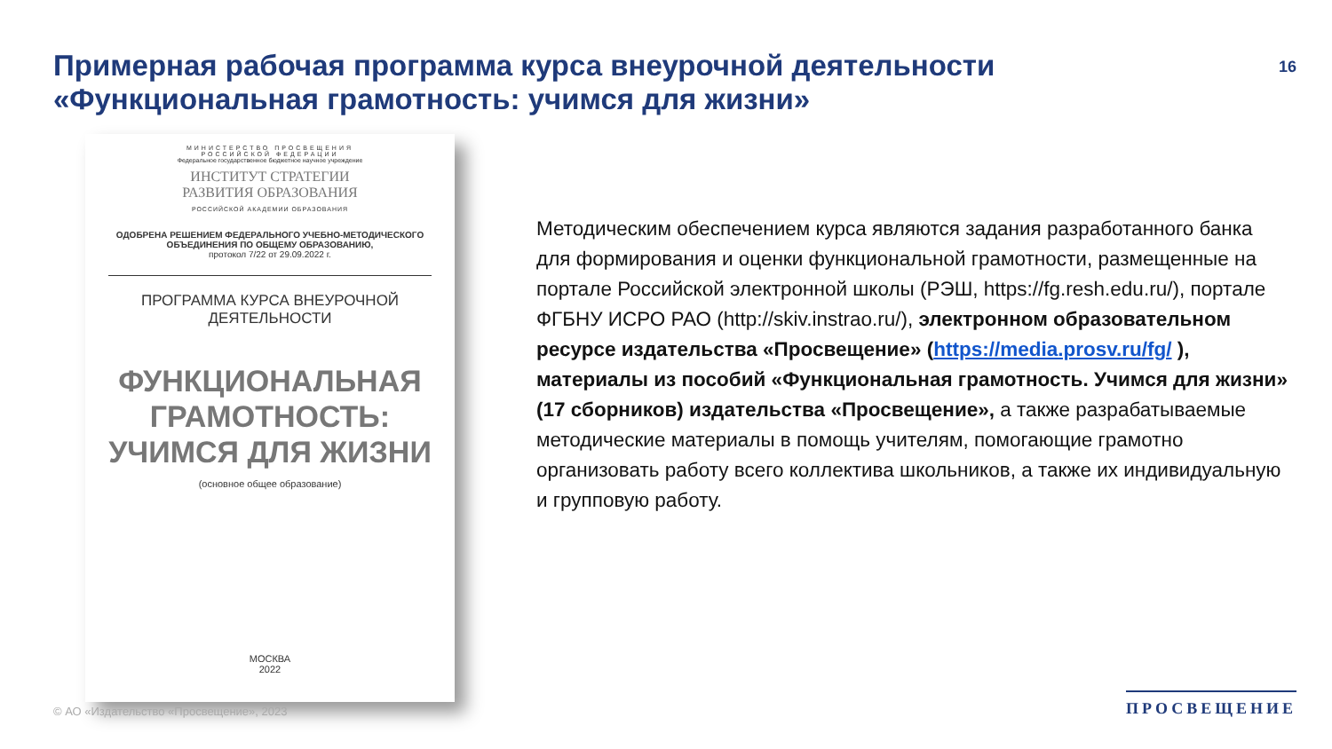Примерная рабочая программа курса внеурочной деятельности
«Функциональная грамотность: учимся для жизни»
16
МИНИСТЕРСТВО ПРОСВЕЩЕНИЯ
РОССИЙСКОЙ ФЕДЕРАЦИИ
Федеральное государственное бюджетное научное учреждение
ИНСТИТУТ СТРАТЕГИИ
РАЗВИТИЯ ОБРАЗОВАНИЯ
РОССИЙСКОЙ АКАДЕМИИ ОБРАЗОВАНИЯ
ОДОБРЕНА РЕШЕНИЕМ ФЕДЕРАЛЬНОГО УЧЕБНО-МЕТОДИЧЕСКОГО
ОБЪЕДИНЕНИЯ ПО ОБЩЕМУ ОБРАЗОВАНИЮ,
протокол 7/22 от 29.09.2022 г.
ПРОГРАММА КУРСА ВНЕУРОЧНОЙ
ДЕЯТЕЛЬНОСТИ
ФУНКЦИОНАЛЬНАЯ
ГРАМОТНОСТЬ:
УЧИМСЯ ДЛЯ ЖИЗНИ
(основное общее образование)
МОСКВА
2022
Методическим обеспечением курса являются задания разработанного банка для формирования и оценки функциональной грамотности, размещенные на портале Российской электронной школы (РЭШ, https://fg.resh.edu.ru/), портале ФГБНУ ИСРО РАО (http://skiv.instrao.ru/), электронном образовательном ресурсе издательства «Просвещение» (https://media.prosv.ru/fg/ ), материалы из пособий «Функциональная грамотность. Учимся для жизни» (17 сборников) издательства «Просвещение», а также разрабатываемые методические материалы в помощь учителям, помогающие грамотно организовать работу всего коллектива школьников, а также их индивидуальную и групповую работу.
© АО «Издательство «Просвещение», 2023
ПРОСВЕЩЕНИЕ